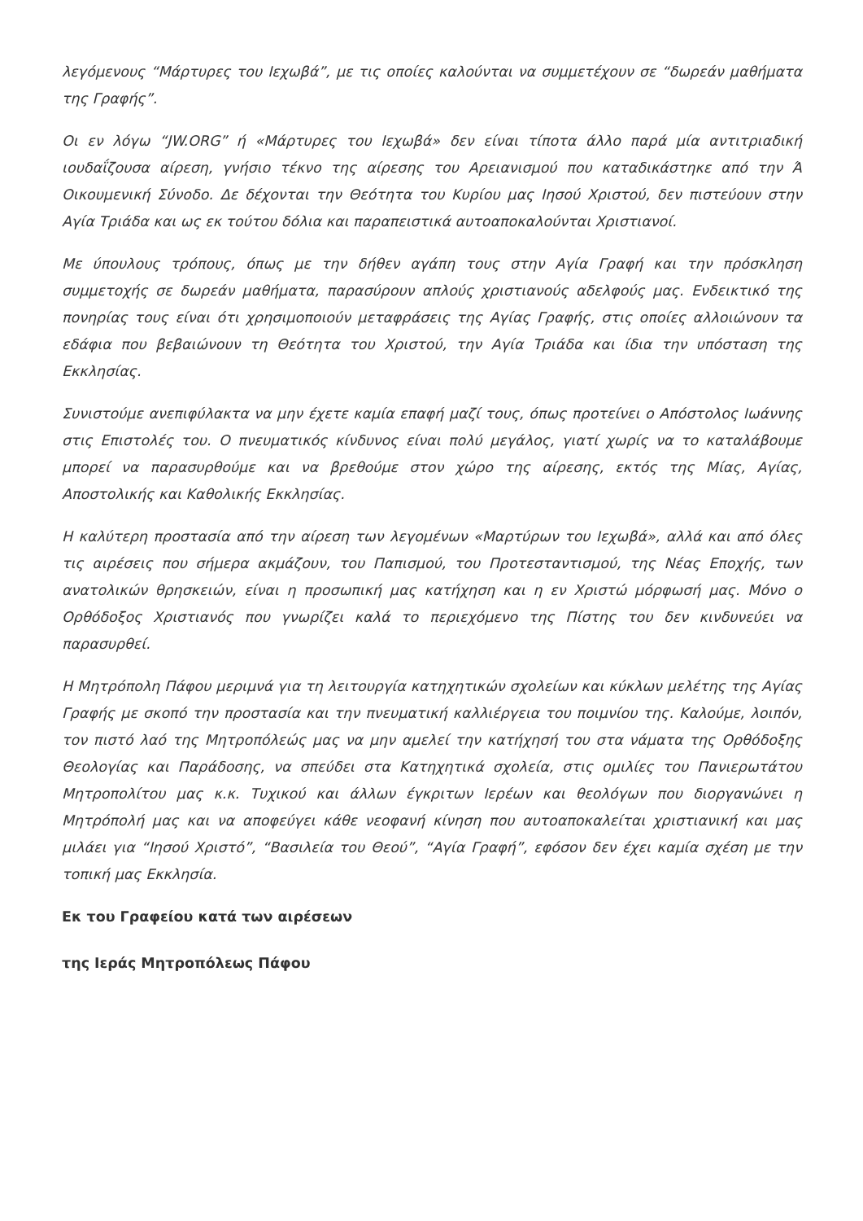λεγόμενους “Μάρτυρες του Ιεχωβά”, με τις οποίες καλούνται να συμμετέχουν σε “δωρεάν μαθήματα της Γραφής”.
Οι εν λόγω “JW.ORG” ή «Μάρτυρες του Ιεχωβά» δεν είναι τίποτα άλλο παρά μία αντιτριαδική ιουδαΐζουσα αίρεση, γνήσιο τέκνο της αίρεσης του Αρειανισμού που καταδικάστηκε από την Ά Οικουμενική Σύνοδο. Δε δέχονται την Θεότητα του Κυρίου μας Ιησού Χριστού, δεν πιστεύουν στην Αγία Τριάδα και ως εκ τούτου δόλια και παραπειστικά αυτοαποκαλούνται Χριστιανοί.
Με ύπουλους τρόπους, όπως με την δήθεν αγάπη τους στην Αγία Γραφή και την πρόσκληση συμμετοχής σε δωρεάν μαθήματα, παρασύρουν απλούς χριστιανούς αδελφούς μας. Ενδεικτικό της πονηρίας τους είναι ότι χρησιμοποιούν μεταφράσεις της Αγίας Γραφής, στις οποίες αλλοιώνουν τα εδάφια που βεβαιώνουν τη Θεότητα του Χριστού, την Αγία Τριάδα και ίδια την υπόσταση της Εκκλησίας.
Συνιστούμε ανεπιφύλακτα να μην έχετε καμία επαφή μαζί τους, όπως προτείνει ο Απόστολος Ιωάννης στις Επιστολές του. Ο πνευματικός κίνδυνος είναι πολύ μεγάλος, γιατί χωρίς να το καταλάβουμε μπορεί να παρασυρθούμε και να βρεθούμε στον χώρο της αίρεσης, εκτός της Μίας, Αγίας, Αποστολικής και Καθολικής Εκκλησίας.
Η καλύτερη προστασία από την αίρεση των λεγομένων «Μαρτύρων του Ιεχωβά», αλλά και από όλες τις αιρέσεις που σήμερα ακμάζουν, του Παπισμού, του Προτεσταντισμού, της Νέας Εποχής, των ανατολικών θρησκειών, είναι η προσωπική μας κατήχηση και η εν Χριστώ μόρφωσή μας. Μόνο ο Ορθόδοξος Χριστιανός που γνωρίζει καλά το περιεχόμενο της Πίστης του δεν κινδυνεύει να παρασυρθεί.
Η Μητρόπολη Πάφου μεριμνά για τη λειτουργία κατηχητικών σχολείων και κύκλων μελέτης της Αγίας Γραφής με σκοπό την προστασία και την πνευματική καλλιέργεια του ποιμνίου της. Καλούμε, λοιπόν, τον πιστό λαό της Μητροπόλεώς μας να μην αμελεί την κατήχησή του στα νάματα της Ορθόδοξης Θεολογίας και Παράδοσης, να σπεύδει στα Κατηχητικά σχολεία, στις ομιλίες του Πανιερωτάτου Μητροπολίτου μας κ.κ. Τυχικού και άλλων έγκριτων Ιερέων και θεολόγων που διοργανώνει η Μητρόπολή μας και να αποφεύγει κάθε νεοφανή κίνηση που αυτοαποκαλείται χριστιανική και μας μιλάει για “Ιησού Χριστό”, “Βασιλεία του Θεού”, “Αγία Γραφή”, εφόσον δεν έχει καμία σχέση με την τοπική μας Εκκλησία.
Εκ του Γραφείου κατά των αιρέσεων
της Ιεράς Μητροπόλεως Πάφου